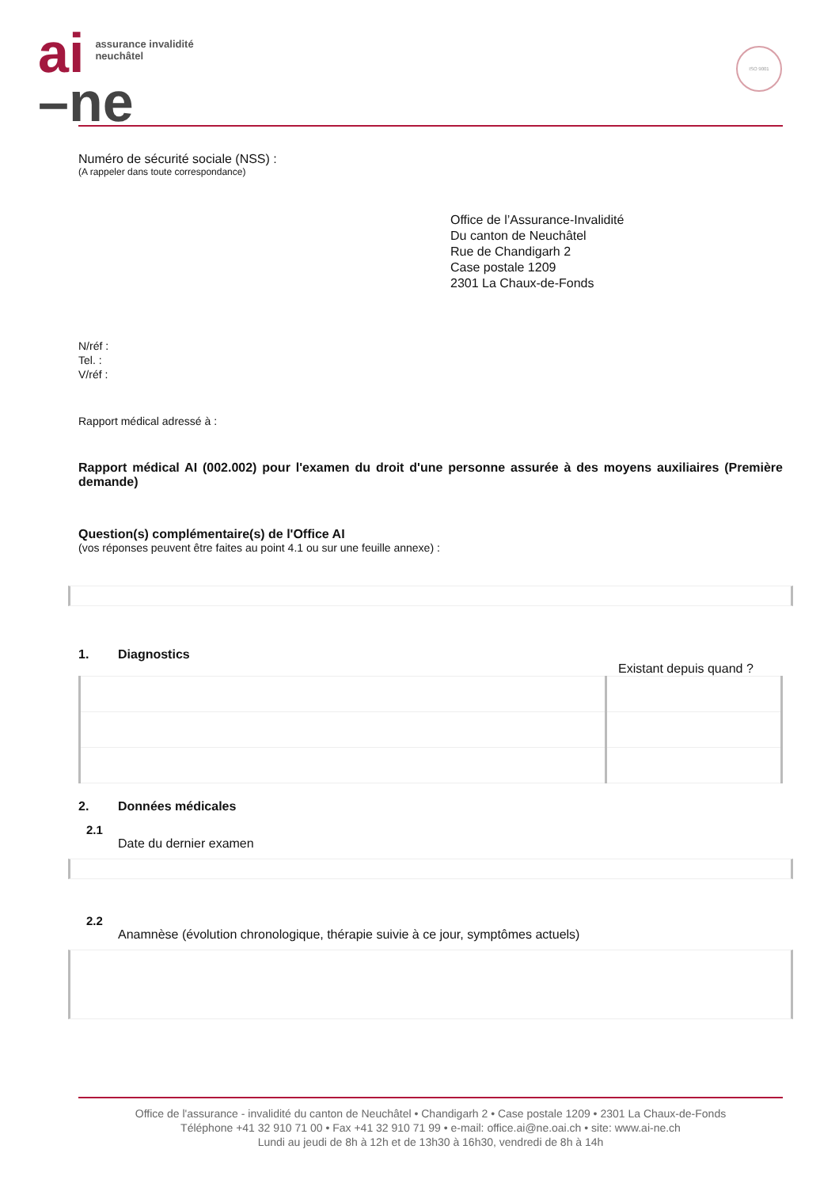ai assurance invalidité
neuchâtel
–ne
ISO 9001
Numéro de sécurité sociale (NSS) :
(A rappeler dans toute correspondance)
Office de l’Assurance-Invalidité
Du canton de Neuchâtel
Rue de Chandigarh 2
Case postale 1209
2301 La Chaux-de-Fonds
N/réf :
Tel. :
V/réf :
Rapport médical adressé à :
Rapport médical AI (002.002) pour l'examen du droit d'une personne assurée à des moyens auxiliaires (Première demande)
Question(s) complémentaire(s) de l'Office AI
(vos réponses peuvent être faites au point 4.1 ou sur une feuille annexe) :
1. Diagnostics
Existant depuis quand ?
2. Données médicales
2.1
Date du dernier examen
2.2
Anamnèse (évolution chronologique, thérapie suivie à ce jour, symptômes actuels)
Office de l'assurance - invalidité du canton de Neuchâtel • Chandigarh 2 • Case postale 1209 • 2301 La Chaux-de-Fonds
Téléphone +41 32 910 71 00 • Fax +41 32 910 71 99 • e-mail: office.ai@ne.oai.ch • site: www.ai-ne.ch
Lundi au jeudi de 8h à 12h et de 13h30 à 16h30, vendredi de 8h à 14h